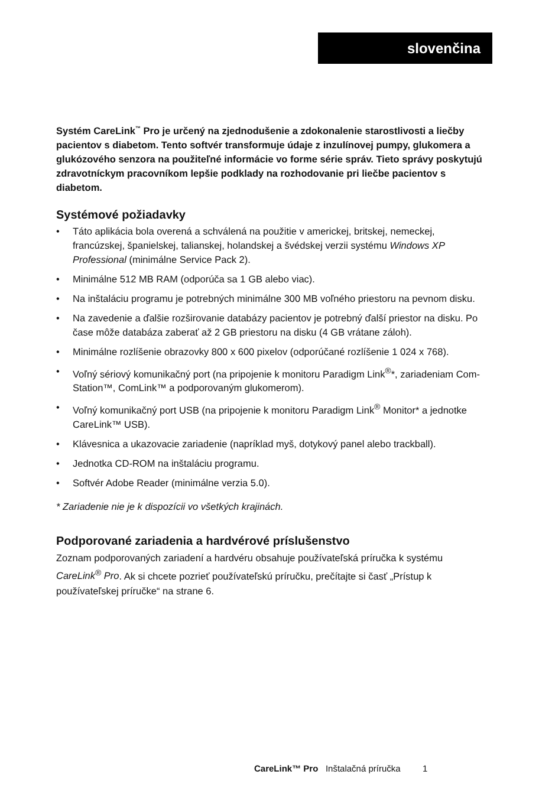slovenčina
Systém CareLink<sup>™</sup> Pro je určený na zjednodušenie a zdokonalenie starostlivosti a liečby pacientov s diabetom. Tento softvér transformuje údaje z inzulínovej pumpy, glukomera a glukózového senzora na použiteľné informácie vo forme série správ. Tieto správy poskytujú zdravotníckym pracovníkom lepšie podklady na rozhodovanie pri liečbe pacientov s diabetom.
Systémové požiadavky
• Táto aplikácia bola overená a schválená na použitie v americkej, britskej, nemeckej, francúzskej, španielskej, talianskej, holandskej a švédskej verzii systému Windows XP Professional (minimálne Service Pack 2).
• Minimálne 512 MB RAM (odporúča sa 1 GB alebo viac).
• Na inštaláciu programu je potrebných minimálne 300 MB voľného priestoru na pevnom disku.
• Na zavedenie a ďalšie rozširovanie databázy pacientov je potrebný ďalší priestor na disku. Po čase môže databáza zaberať až 2 GB priestoru na disku (4 GB vrátane záloh).
• Minimálne rozlíšenie obrazovky 800 x 600 pixelov (odporúčané rozlíšenie 1 024 x 768).
• Voľný sériový komunikačný port (na pripojenie k monitoru Paradigm Link<sup>®</sup>*, zariadeniam Com-Station™, ComLink™ a podporovaným glukomerom).
• Voľný komunikačný port USB (na pripojenie k monitoru Paradigm Link<sup>®</sup> Monitor* a jednotke CareLink™ USB).
• Klávesnica a ukazovacie zariadenie (napríklad myš, dotykový panel alebo trackball).
• Jednotka CD-ROM na inštaláciu programu.
• Softvér Adobe Reader (minimálne verzia 5.0).
* Zariadenie nie je k dispozícii vo všetkých krajinách.
Podporované zariadenia a hardvérové príslušenstvo
Zoznam podporovaných zariadení a hardvéru obsahuje používateľská príručka k systému CareLink<sup>®</sup> Pro. Ak si chcete pozrieť používateľskú príručku, prečítajte si časť „Prístup k používateľskej príručke“ na strane 6.
CareLink™ Pro Inštalačná príručka 1